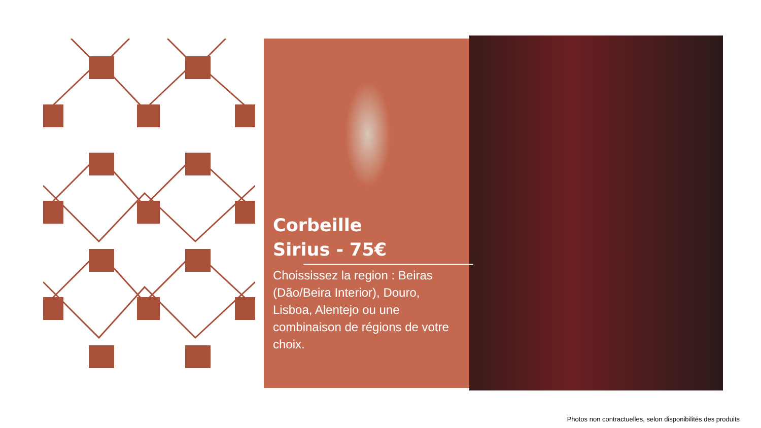Corbeille
Sirius - 75€
Choississez la region : Beiras (Dão/Beira Interior), Douro, Lisboa, Alentejo ou une combinaison de régions de votre choix.
Photos non contractuelles, selon disponibilités des produits